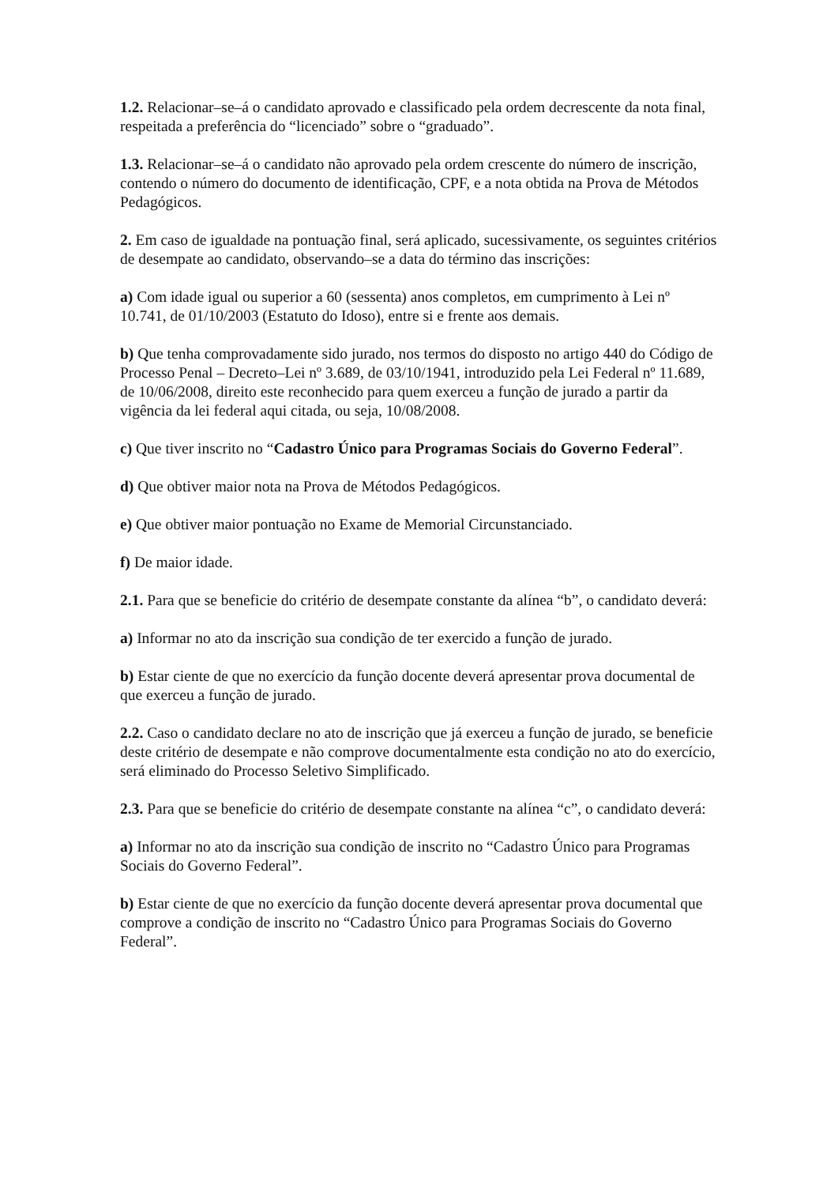1.2. Relacionar–se–á o candidato aprovado e classificado pela ordem decrescente da nota final, respeitada a preferência do “licenciado” sobre o “graduado”.
1.3. Relacionar–se–á o candidato não aprovado pela ordem crescente do número de inscrição, contendo o número do documento de identificação, CPF, e a nota obtida na Prova de Métodos Pedagógicos.
2. Em caso de igualdade na pontuação final, será aplicado, sucessivamente, os seguintes critérios de desempate ao candidato, observando–se a data do término das inscrições:
a) Com idade igual ou superior a 60 (sessenta) anos completos, em cumprimento à Lei nº 10.741, de 01/10/2003 (Estatuto do Idoso), entre si e frente aos demais.
b) Que tenha comprovadamente sido jurado, nos termos do disposto no artigo 440 do Código de Processo Penal – Decreto–Lei nº 3.689, de 03/10/1941, introduzido pela Lei Federal nº 11.689, de 10/06/2008, direito este reconhecido para quem exerceu a função de jurado a partir da vigência da lei federal aqui citada, ou seja, 10/08/2008.
c) Que tiver inscrito no “Cadastro Único para Programas Sociais do Governo Federal”.
d) Que obtiver maior nota na Prova de Métodos Pedagógicos.
e) Que obtiver maior pontuação no Exame de Memorial Circunstanciado.
f) De maior idade.
2.1. Para que se beneficie do critério de desempate constante da alínea “b”, o candidato deverá:
a) Informar no ato da inscrição sua condição de ter exercido a função de jurado.
b) Estar ciente de que no exercício da função docente deverá apresentar prova documental de que exerceu a função de jurado.
2.2. Caso o candidato declare no ato de inscrição que já exerceu a função de jurado, se beneficie deste critério de desempate e não comprove documentalmente esta condição no ato do exercício, será eliminado do Processo Seletivo Simplificado.
2.3. Para que se beneficie do critério de desempate constante na alínea “c”, o candidato deverá:
a) Informar no ato da inscrição sua condição de inscrito no “Cadastro Único para Programas Sociais do Governo Federal”.
b) Estar ciente de que no exercício da função docente deverá apresentar prova documental que comprove a condição de inscrito no “Cadastro Único para Programas Sociais do Governo Federal”.